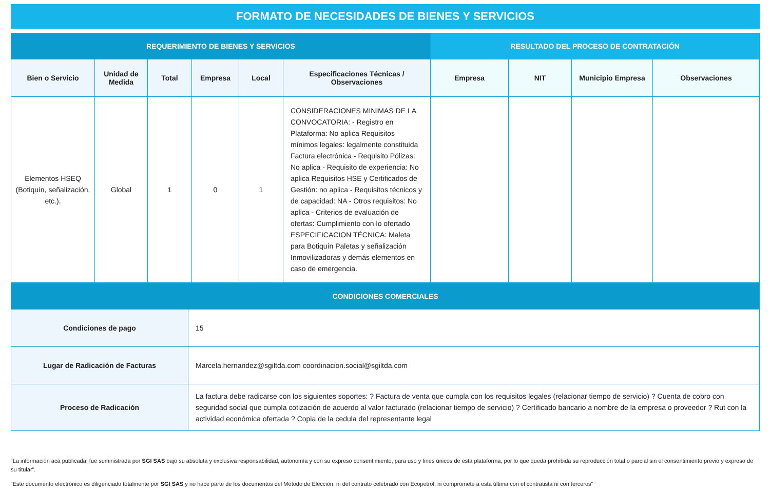FORMATO DE NECESIDADES DE BIENES Y SERVICIOS
| REQUERIMIENTO DE BIENES Y SERVICIOS | | | | | | RESULTADO DEL PROCESO DE CONTRATACIÓN | | | |
| --- | --- | --- | --- | --- | --- | --- | --- | --- | --- |
| Bien o Servicio | Unidad de Medida | Total | Empresa | Local | Especificaciones Técnicas / Observaciones | Empresa | NIT | Municipio Empresa | Observaciones |
| Elementos HSEQ (Botiquín, señalización, etc.). | Global | 1 | 0 | 1 | CONSIDERACIONES MINIMAS DE LA CONVOCATORIA: - Registro en Plataforma: No aplica Requisitos mínimos legales: legalmente constituida Factura electrónica - Requisito Pólizas: No aplica - Requisito de experiencia: No aplica Requisitos HSE y Certificados de Gestión: no aplica - Requisitos técnicos y de capacidad: NA - Otros requisitos: No aplica - Criterios de evaluación de ofertas: Cumplimiento con lo ofertado ESPECIFICACION TÉCNICA: Maleta para Botiquín Paletas y señalización Inmovilizadoras y demás elementos en caso de emergencia. | | | | |
| CONDICIONES COMERCIALES | |
| --- | --- |
| Condiciones de pago | 15 |
| Lugar de Radicación de Facturas | Marcela.hernandez@sgiltda.com coordinacion.social@sgiltda.com |
| Proceso de Radicación | La factura debe radicarse con los siguientes soportes: ? Factura de venta que cumpla con los requisitos legales (relacionar tiempo de servicio) ? Cuenta de cobro con seguridad social que cumpla cotización de acuerdo al valor facturado (relacionar tiempo de servicio) ? Certificado bancario a nombre de la empresa o proveedor ? Rut con la actividad económica ofertada ? Copia de la cedula del representante legal |
“La información acá publicada, fue suministrada por SGI SAS bajo su absoluta y exclusiva responsabilidad, autonomía y con su expreso consentimiento, para uso y fines únicos de esta plataforma, por lo que queda prohibida su reproducción total o parcial sin el consentimiento previo y expreso de su titular”.
“Este documento electrónico es diligenciado totalmente por SGI SAS y no hace parte de los documentos del Método de Elección, ni del contrato celebrado con Ecopetrol, ni compromete a esta última con el contratista ni con terceros”